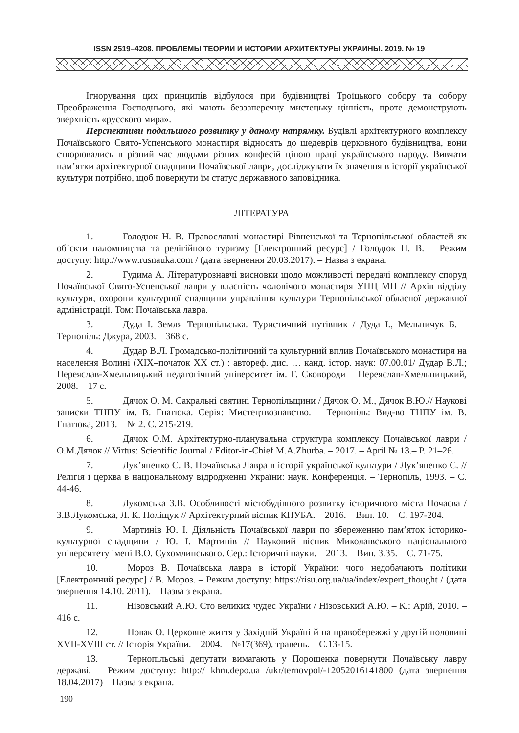ISSN 2519–4208. ПРОБЛЕМЫ ТЕОРИИ И ИСТОРИИ АРХИТЕКТУРЫ УКРАИНЫ. 2019. № 19
Ігнорування цих принципів відбулося при будівництві Троїцького собору та собору Преображення Господнього, які мають беззаперечну мистецьку цінність, проте демонструють зверхність «русского мира».
Перспективи подальшого розвитку у даному напрямку. Будівлі архітектурного комплексу Почаївського Свято-Успенського монастиря відносять до шедеврів церковного будівництва, вони створювались в різний час людьми різних конфесій ціною праці українського народу. Вивчати пам’ятки архітектурної спадщини Почаївської лаври, досліджувати їх значення в історії української культури потрібно, щоб повернути їм статус державного заповідника.
ЛІТЕРАТУРА
1. Голодюк Н. В. Православні монастирі Рівненської та Тернопільської областей як об’єкти паломництва та релігійного туризму [Електронний ресурс] / Голодюк Н. В. – Режим доступу: http://www.rusnauka.com / (дата звернення 20.03.2017). – Назва з екрана.
2. Гудима А. Літературознавчі висновки щодо можливості передачі комплексу споруд Почаївської Свято-Успенської лаври у власність чоловічого монастиря УПЦ МП // Архів відділу культури, охорони культурної спадщини управління культури Тернопільської обласної державної адміністрації. Том: Почаївська лавра.
3. Дуда І. Земля Тернопільська. Туристичний путівник / Дуда І., Мельничук Б. – Тернопіль: Джура, 2003. – 368 с.
4. Дудар В.Л. Громадсько-політичний та культурний вплив Почаївського монастиря на населення Волині (ХІХ–початок ХХ ст.) : автореф. дис. … канд. істор. наук: 07.00.01/ Дудар В.Л.; Переяслав-Хмельницький педагогічний університет ім. Г. Сковороди – Переяслав-Хмельницький, 2008. – 17 с.
5. Дячок О. М. Сакральні святині Тернопільщини / Дячок О. М., Дячок В.Ю.// Наукові записки ТНПУ ім. В. Гнатюка. Серія: Мистецтвознавство. – Тернопіль: Вид-во ТНПУ ім. В. Гнатюка, 2013. – № 2. С. 215-219.
6. Дячок О.М. Архітектурно-планувальна структура комплексу Почаївської лаври / О.М.Дячок // Virtus: Scientific Journal / Editor-in-Chief M.A.Zhurba. – 2017. – April № 13.– P. 21–26.
7. Лук’яненко С. В. Почаївська Лавра в історії української культури / Лук’яненко С. // Релігія і церква в національному відродженні України: наук. Конференція. – Тернопіль, 1993. – С. 44-46.
8. Лукомська З.В. Особливості містобудівного розвитку історичного міста Почаєва / З.В.Лукомська, Л. К. Поліщук // Архітектурний вісник КНУБА. – 2016. – Вип. 10. – С. 197-204.
9. Мартинів Ю. І. Діяльність Почаївської лаври по збереженню пам’яток історико-культурної спадщини / Ю. І. Мартинів // Науковий вісник Миколаївського національного університету імені В.О. Сухомлинського. Сер.: Історичні науки. – 2013. – Вип. 3.35. – С. 71-75.
10. Мороз В. Почаївська лавра в історії України: чого недобачають політики [Електронний ресурс] / В. Мороз. – Режим доступу: https://risu.org.ua/ua/index/expert_thought / (дата звернення 14.10. 2011). – Назва з екрана.
11. Нізовський А.Ю. Сто великих чудес України / Нізовський А.Ю. – К.: Арій, 2010. – 416 с.
12. Новак О. Церковне життя у Західній Україні й на правобережжі у другій половині XVII-XVIII ст. // Історія України. – 2004. – №17(369), травень. – С.13-15.
13. Тернопільські депутати вимагають у Порошенка повернути Почаївську лавру державі. – Режим доступу: http:// khm.depo.ua /ukr/ternovpol/-12052016141800 (дата звернення 18.04.2017) – Назва з екрана.
190